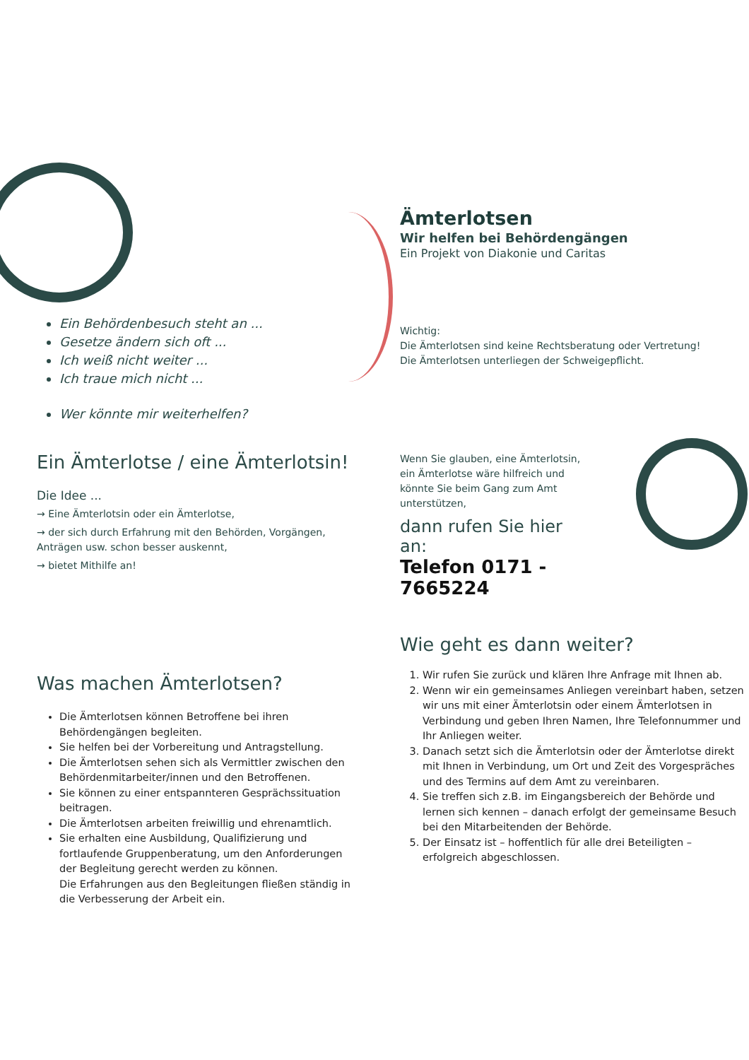Ein Behördenbesuch steht an ...
Gesetze ändern sich oft ...
Ich weiß nicht weiter ...
Ich traue mich nicht ...
Wer könnte mir weiterhelfen?
Ämterlotsen
Wir helfen bei Behördengängen
Ein Projekt von Diakonie und Caritas
Wichtig:
Die Ämterlotsen sind keine Rechtsberatung oder Vertretung!
Die Ämterlotsen unterliegen der Schweigepflicht.
Ein Ämterlotse / eine Ämterlotsin!
Die Idee ...
→ Eine Ämterlotsin oder ein Ämterlotse,
→ der sich durch Erfahrung mit den Behörden, Vorgängen, Anträgen usw. schon besser auskennt,
→ bietet Mithilfe an!
Wenn Sie glauben, eine Ämterlotsin, ein Ämterlotse wäre hilfreich und könnte Sie beim Gang zum Amt unterstützen,
dann rufen Sie hier an:
Telefon 0171 - 7665224
Was machen Ämterlotsen?
Die Ämterlotsen können Betroffene bei ihren Behördengängen begleiten.
Sie helfen bei der Vorbereitung und Antragstellung.
Die Ämterlotsen sehen sich als Vermittler zwischen den Behördenmitarbeiter/innen und den Betroffenen.
Sie können zu einer entspannteren Gesprächssituation beitragen.
Die Ämterlotsen arbeiten freiwillig und ehrenamtlich.
Sie erhalten eine Ausbildung, Qualifizierung und fortlaufende Gruppenberatung, um den Anforderungen der Begleitung gerecht werden zu können.
Die Erfahrungen aus den Begleitungen fließen ständig in die Verbesserung der Arbeit ein.
Wie geht es dann weiter?
1. Wir rufen Sie zurück und klären Ihre Anfrage mit Ihnen ab.
2. Wenn wir ein gemeinsames Anliegen vereinbart haben, setzen wir uns mit einer Ämterlotsin oder einem Ämterlotsen in Verbindung und geben Ihren Namen, Ihre Telefonnummer und Ihr Anliegen weiter.
3. Danach setzt sich die Ämterlotsin oder der Ämterlotse direkt mit Ihnen in Verbindung, um Ort und Zeit des Vorgespräches und des Termins auf dem Amt zu vereinbaren.
4. Sie treffen sich z.B. im Eingangsbereich der Behörde und lernen sich kennen – danach erfolgt der gemeinsame Besuch bei den Mitarbeitenden der Behörde.
5. Der Einsatz ist – hoffentlich für alle drei Beteiligten – erfolgreich abgeschlossen.